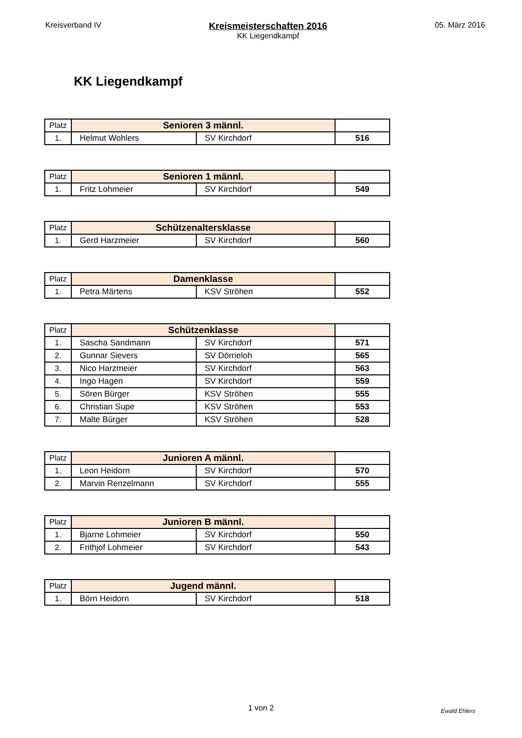Kreisverband IV
Kreismeisterschaften 2016
KK Liegendkampf
05. März 2016
KK Liegendkampf
| Platz | Senioren 3 männl. | | |
| 1. | Helmut Wohlers | SV Kirchdorf | 516 |
| Platz | Senioren 1 männl. | | |
| 1. | Fritz Lohmeier | SV Kirchdorf | 549 |
| Platz | Schützenaltersklasse | | |
| 1. | Gerd Harzmeier | SV Kirchdorf | 560 |
| Platz | Damenklasse | | |
| 1. | Petra Märtens | KSV Ströhen | 552 |
| Platz | Schützenklasse | | |
| 1. | Sascha Sandmann | SV Kirchdorf | 571 |
| 2. | Gunnar Sievers | SV Dörrieloh | 565 |
| 3. | Nico Harzmeier | SV Kirchdorf | 563 |
| 4. | Ingo Hagen | SV Kirchdorf | 559 |
| 5. | Sören Bürger | KSV Ströhen | 555 |
| 6. | Christian Supe | KSV Ströhen | 553 |
| 7. | Malte Bürger | KSV Ströhen | 528 |
| Platz | Junioren A männl. | | |
| 1. | Leon Heidorn | SV Kirchdorf | 570 |
| 2. | Marvin Renzelmann | SV Kirchdorf | 555 |
| Platz | Junioren B männl. | | |
| 1. | Bjarne Lohmeier | SV Kirchdorf | 550 |
| 2. | Frithjof Lohmeier | SV Kirchdorf | 543 |
| Platz | Jugend männl. | | |
| 1. | Börn Heidorn | SV Kirchdorf | 518 |
1 von 2
Ewald Ehlers